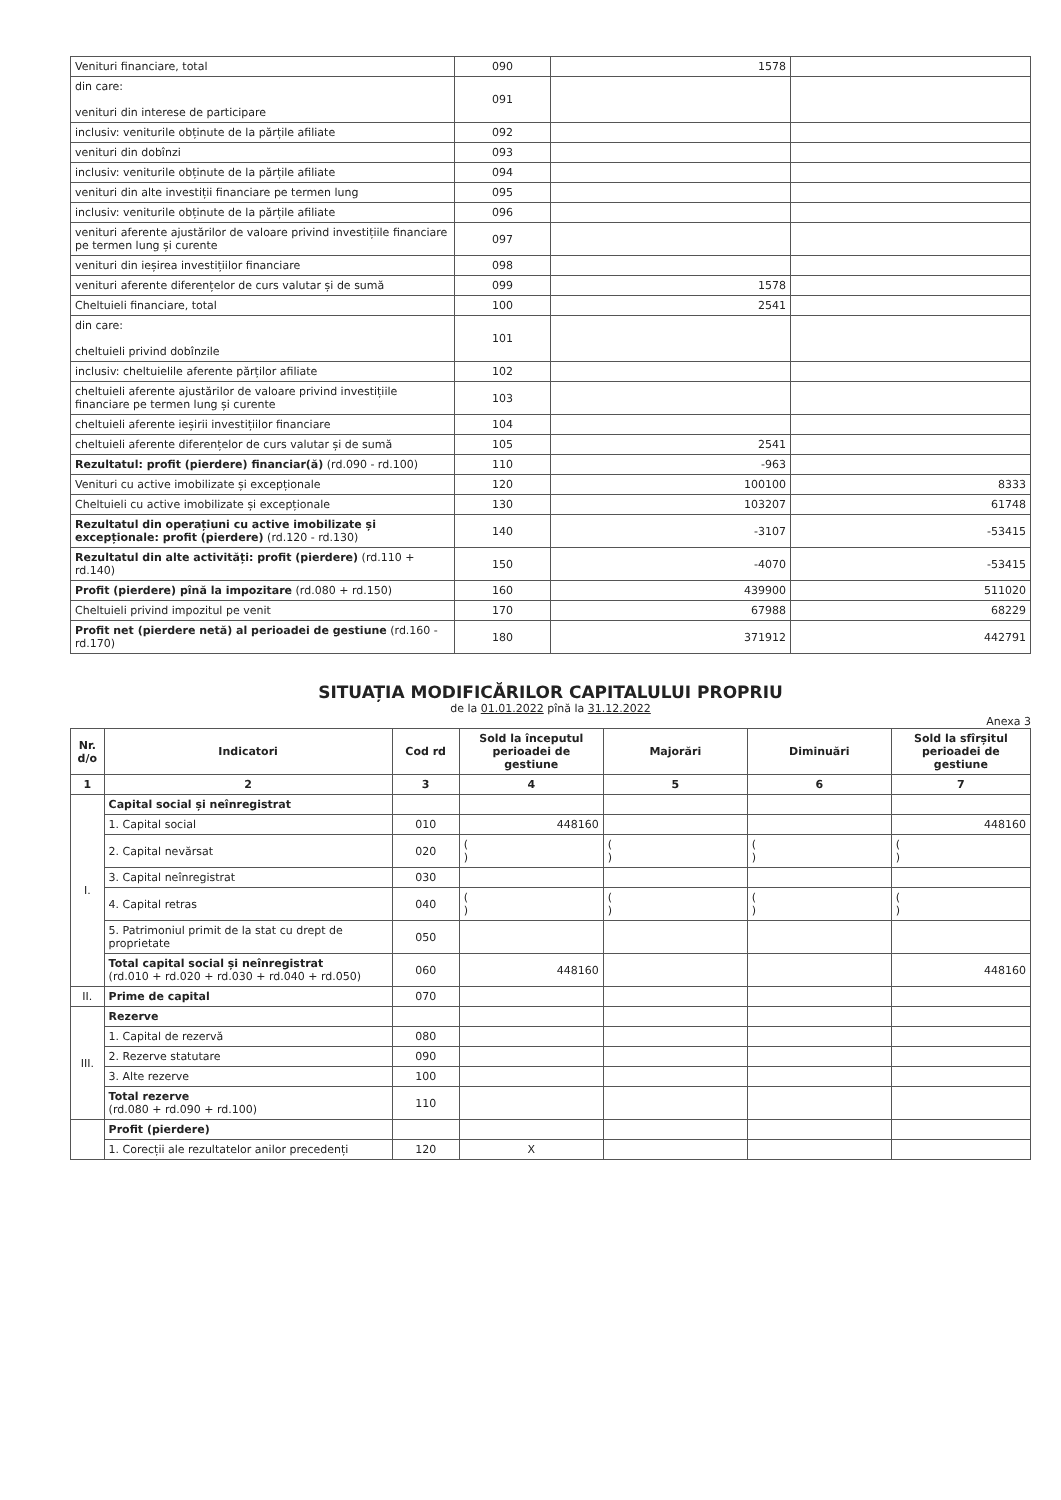| Venituri financiare, total | 090 | 1578 | |
| din care: venituri din interese de participare | 091 | | |
| inclusiv: veniturile obținute de la părțile afiliate | 092 | | |
| venituri din dobînzi | 093 | | |
| inclusiv: veniturile obținute de la părțile afiliate | 094 | | |
| venituri din alte investiții financiare pe termen lung | 095 | | |
| inclusiv: veniturile obținute de la părțile afiliate | 096 | | |
| venituri aferente ajustărilor de valoare privind investițiile financiare pe termen lung și curente | 097 | | |
| venituri din ieșirea investițiilor financiare | 098 | | |
| venituri aferente diferențelor de curs valutar și de sumă | 099 | 1578 | |
| Cheltuieli financiare, total | 100 | 2541 | |
| din care: cheltuieli privind dobînzile | 101 | | |
| inclusiv: cheltuielile aferente părților afiliate | 102 | | |
| cheltuieli aferente ajustărilor de valoare privind investițiile financiare pe termen lung și curente | 103 | | |
| cheltuieli aferente ieșirii investițiilor financiare | 104 | | |
| cheltuieli aferente diferențelor de curs valutar și de sumă | 105 | 2541 | |
| Rezultatul: profit (pierdere) financiar(ă) (rd.090 - rd.100) | 110 | -963 | |
| Venituri cu active imobilizate și excepționale | 120 | 100100 | 8333 |
| Cheltuieli cu active imobilizate și excepționale | 130 | 103207 | 61748 |
| Rezultatul din operațiuni cu active imobilizate și excepționale: profit (pierdere) (rd.120 - rd.130) | 140 | -3107 | -53415 |
| Rezultatul din alte activități: profit (pierdere) (rd.110 + rd.140) | 150 | -4070 | -53415 |
| Profit (pierdere) pînă la impozitare (rd.080 + rd.150) | 160 | 439900 | 511020 |
| Cheltuieli privind impozitul pe venit | 170 | 67988 | 68229 |
| Profit net (pierdere netă) al perioadei de gestiune (rd.160 - rd.170) | 180 | 371912 | 442791 |
SITUAȚIA MODIFICĂRILOR CAPITALULUI PROPRIU
de la 01.01.2022 pînă la 31.12.2022
Anexa 3
| Nr. d/o | Indicatori | Cod rd | Sold la începutul perioadei de gestiune | Majorări | Diminuări | Sold la sfîrșitul perioadei de gestiune |
| --- | --- | --- | --- | --- | --- | --- |
| 1 | 2 | 3 | 4 | 5 | 6 | 7 |
| I. | Capital social și neînregistrat | | | | | |
| | 1. Capital social | 010 | 448160 | | | 448160 |
| | 2. Capital nevărsat | 020 | ( ) | ( ) | ( ) | ( ) |
| | 3. Capital neînregistrat | 030 | | | | |
| | 4. Capital retras | 040 | ( ) | ( ) | ( ) | ( ) |
| | 5. Patrimoniul primit de la stat cu drept de proprietate | 050 | | | | |
| | Total capital social și neînregistrat (rd.010 + rd.020 + rd.030 + rd.040 + rd.050) | 060 | 448160 | | | 448160 |
| II. | Prime de capital | 070 | | | | |
| III. | Rezerve | | | | | |
| | 1. Capital de rezervă | 080 | | | | |
| | 2. Rezerve statutare | 090 | | | | |
| | 3. Alte rezerve | 100 | | | | |
| | Total rezerve (rd.080 + rd.090 + rd.100) | 110 | | | | |
| | Profit (pierdere) | | | | | |
| | 1. Corecții ale rezultatelor anilor precedenți | 120 | X | | | |